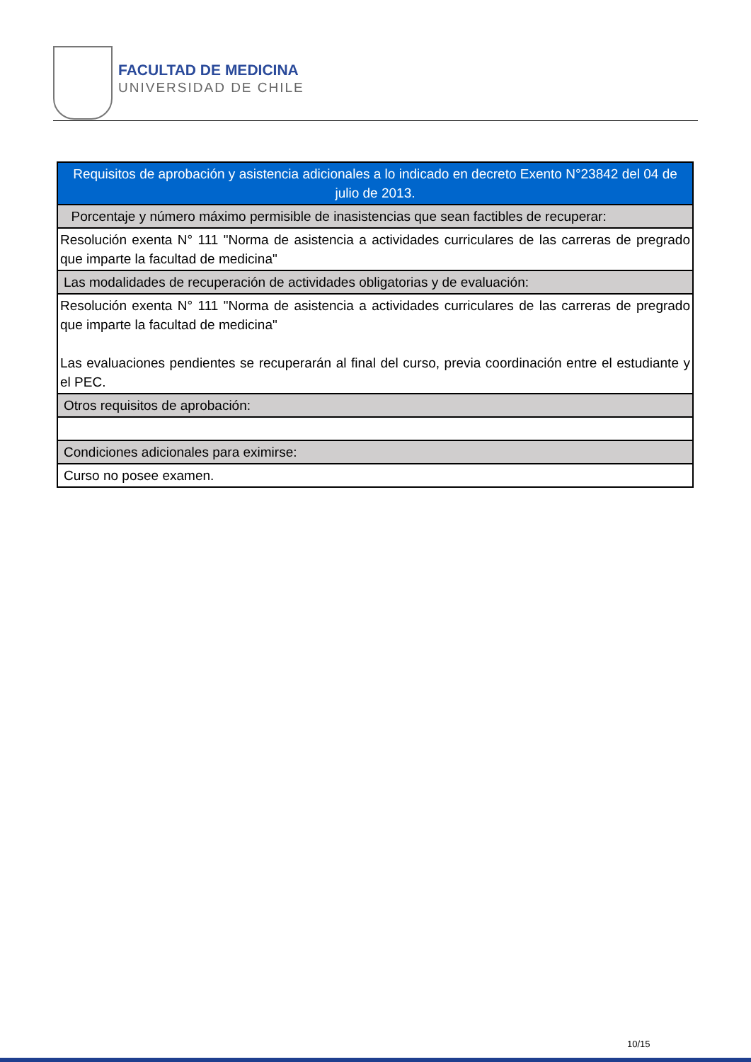FACULTAD DE MEDICINA
UNIVERSIDAD DE CHILE
| Requisitos de aprobación y asistencia adicionales a lo indicado en decreto Exento N°23842 del 04 de julio de 2013. |
| Porcentaje y número máximo permisible de inasistencias que sean factibles de recuperar: |
| Resolución exenta N° 111 "Norma de asistencia a actividades curriculares de las carreras de pregrado que imparte la facultad de medicina" |
| Las modalidades de recuperación de actividades obligatorias y de evaluación: |
| Resolución exenta N° 111 "Norma de asistencia a actividades curriculares de las carreras de pregrado que imparte la facultad de medicina" Las evaluaciones pendientes se recuperarán al final del curso, previa coordinación entre el estudiante y el PEC. |
| Otros requisitos de aprobación: |
| Condiciones adicionales para eximirse: |
| Curso no posee examen. |
10/15